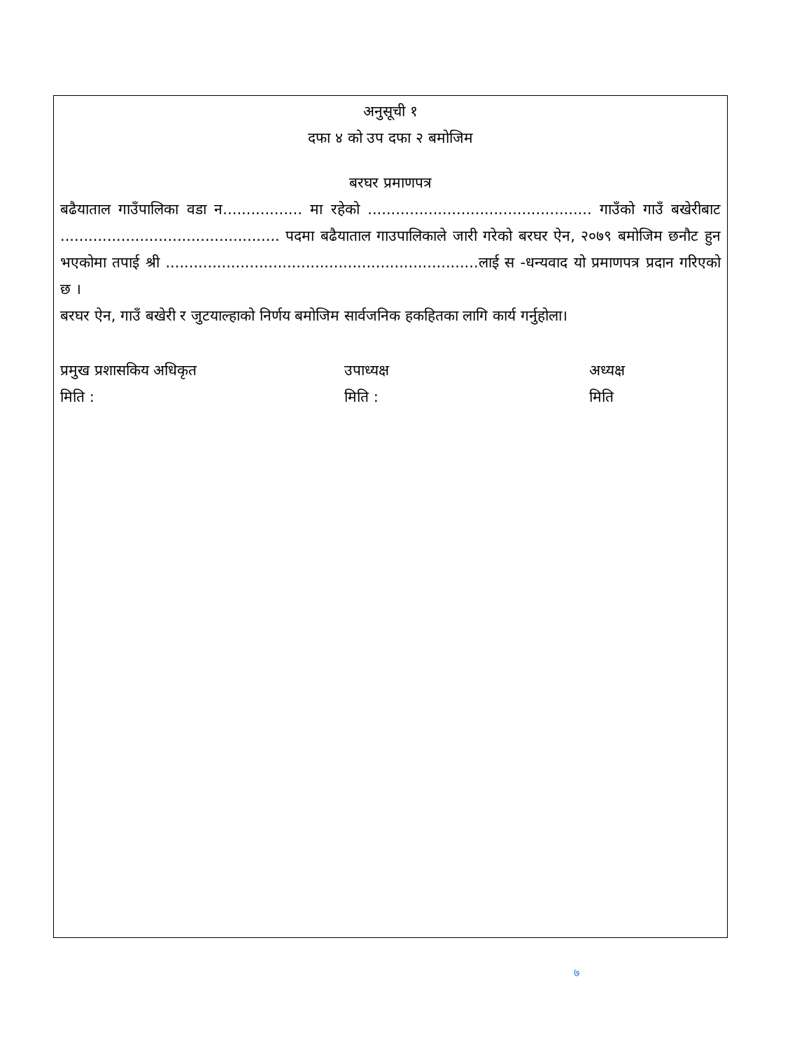अनुसूची १
दफा ४ को उप दफा २ बमोजिम
बरघर प्रमाणपत्र
बढैयाताल गाउँपालिका वडा न................. मा रहेको ................................................ गाउँको गाउँ बखेरीबाट ............................................... पदमा बढैयाताल गाउपालिकाले जारी गरेको बरघर ऐन, २०७९ बमोजिम छनौट हुन भएकोमा तपाई श्री ...................................................................लाई स -धन्यवाद यो प्रमाणपत्र प्रदान गरिएको छ ।
बरघर ऐन, गाउँ बखेरी र जुटयाल्हाको निर्णय बमोजिम सार्वजनिक हकहितका लागि कार्य गर्नुहोला।
प्रमुख प्रशासकिय अधिकृत
मिति :
उपाध्यक्ष
मिति :
अध्यक्ष
मिति
७